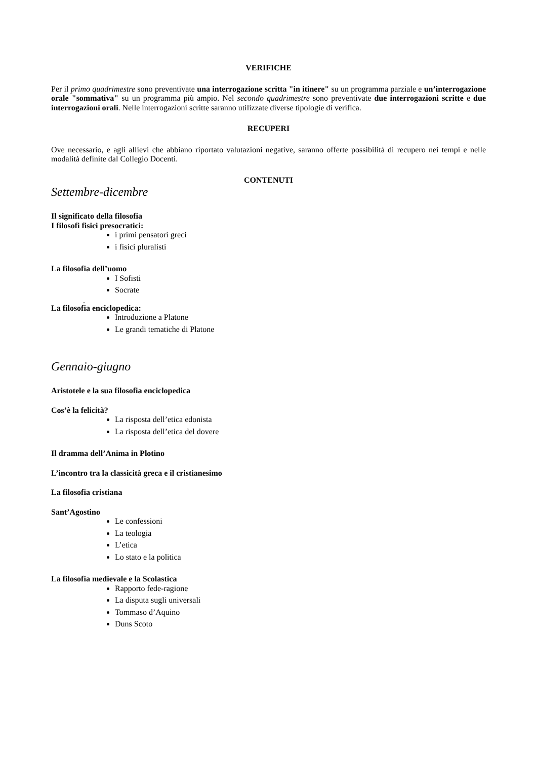VERIFICHE
Per il primo quadrimestre sono preventivate una interrogazione scritta "in itinere" su un programma parziale e un’interrogazione orale "sommativa" su un programma più ampio. Nel secondo quadrimestre sono preventivate due interrogazioni scritte e due interrogazioni orali. Nelle interrogazioni scritte saranno utilizzate diverse tipologie di verifica.
RECUPERI
Ove necessario, e agli allievi che abbiano riportato valutazioni negative, saranno offerte possibilità di recupero nei tempi e nelle modalità definite dal Collegio Docenti.
CONTENUTI
Settembre-dicembre
Il significato della filosofia
I filosofi fisici presocratici:
i primi pensatori greci
i fisici pluralisti
La filosofia dell’uomo
I Sofisti
Socrate
.
La filosofia enciclopedica:
Introduzione a Platone
Le grandi tematiche di Platone
Gennaio-giugno
Aristotele e la sua filosofia enciclopedica
Cos’è la felicità?
La risposta dell’etica edonista
La risposta dell’etica del dovere
Il dramma dell’Anima in Plotino
L’incontro tra la classicità greca e il cristianesimo
La filosofia cristiana
Sant’Agostino
Le confessioni
La teologia
L’etica
Lo stato e la politica
La filosofia medievale e la Scolastica
Rapporto fede-ragione
La disputa sugli universali
Tommaso d’Aquino
Duns Scoto